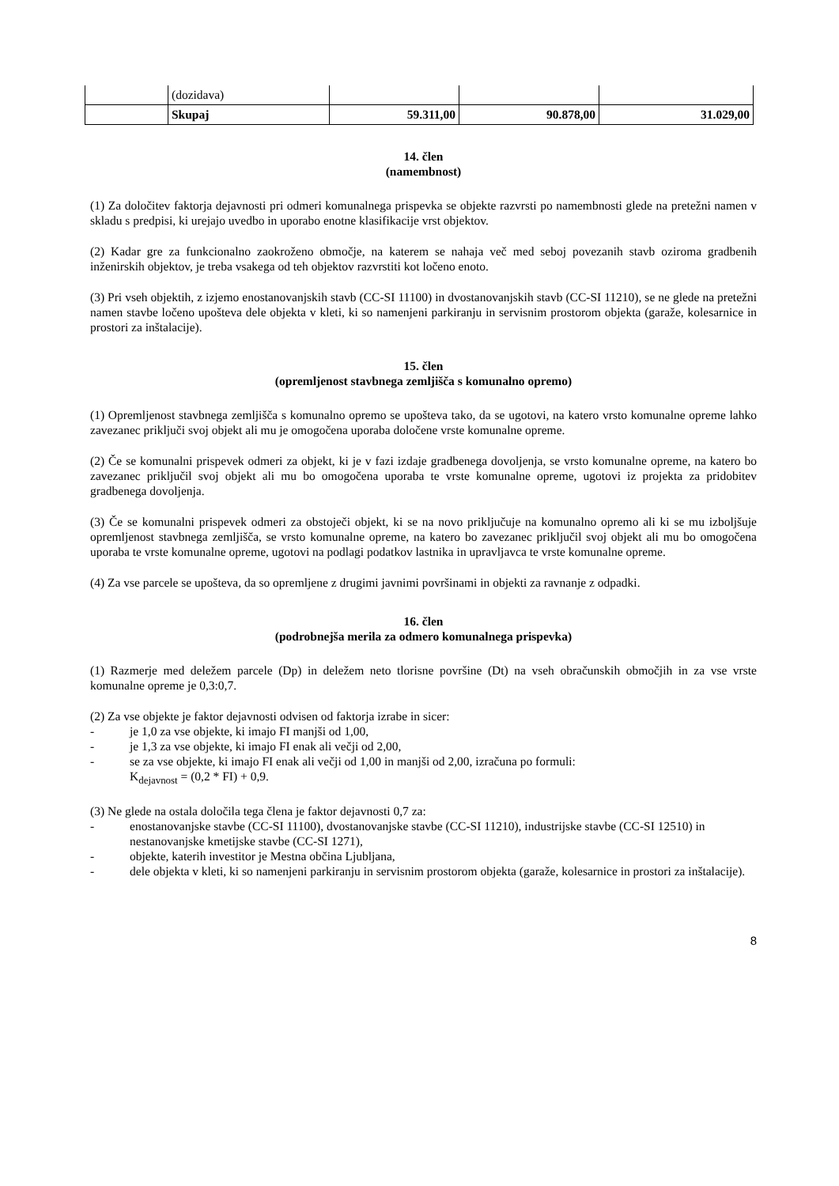| | (dozidava) | | | |
| | Skupaj | 59.311,00 | 90.878,00 | 31.029,00 |
14. člen
(namembnost)
(1) Za določitev faktorja dejavnosti pri odmeri komunalnega prispevka se objekte razvrsti po namembnosti glede na pretežni namen v skladu s predpisi, ki urejajo uvedbo in uporabo enotne klasifikacije vrst objektov.
(2) Kadar gre za funkcionalno zaokroženo območje, na katerem se nahaja več med seboj povezanih stavb oziroma gradbenih inženirskih objektov, je treba vsakega od teh objektov razvrstiti kot ločeno enoto.
(3) Pri vseh objektih, z izjemo enostanovanjskih stavb (CC-SI 11100) in dvostanovanjskih stavb (CC-SI 11210), se ne glede na pretežni namen stavbe ločeno upošteva dele objekta v kleti, ki so namenjeni parkiranju in servisnim prostorom objekta (garaže, kolesarnice in prostori za inštalacije).
15. člen
(opremljenost stavbnega zemljišča s komunalno opremo)
(1) Opremljenost stavbnega zemljišča s komunalno opremo se upošteva tako, da se ugotovi, na katero vrsto komunalne opreme lahko zavezanec priključi svoj objekt ali mu je omogočena uporaba določene vrste komunalne opreme.
(2) Če se komunalni prispevek odmeri za objekt, ki je v fazi izdaje gradbenega dovoljenja, se vrsto komunalne opreme, na katero bo zavezanec priključil svoj objekt ali mu bo omogočena uporaba te vrste komunalne opreme, ugotovi iz projekta za pridobitev gradbenega dovoljenja.
(3) Če se komunalni prispevek odmeri za obstoječi objekt, ki se na novo priključuje na komunalno opremo ali ki se mu izboljšuje opremljenost stavbnega zemljišča, se vrsto komunalne opreme, na katero bo zavezanec priključil svoj objekt ali mu bo omogočena uporaba te vrste komunalne opreme, ugotovi na podlagi podatkov lastnika in upravljavca te vrste komunalne opreme.
(4) Za vse parcele se upošteva, da so opremljene z drugimi javnimi površinami in objekti za ravnanje z odpadki.
16. člen
(podrobnejša merila za odmero komunalnega prispevka)
(1) Razmerje med deležem parcele (Dp) in deležem neto tlorisne površine (Dt) na vseh obračunskih območjih in za vse vrste komunalne opreme je 0,3:0,7.
(2) Za vse objekte je faktor dejavnosti odvisen od faktorja izrabe in sicer:
- je 1,0 za vse objekte, ki imajo FI manjši od 1,00,
- je 1,3 za vse objekte, ki imajo FI enak ali večji od 2,00,
- se za vse objekte, ki imajo FI enak ali večji od 1,00 in manjši od 2,00, izračuna po formuli:
K<sub>dejavnost</sub> = (0,2 * FI) + 0,9.
(3) Ne glede na ostala določila tega člena je faktor dejavnosti 0,7 za:
- enostanovanjske stavbe (CC-SI 11100), dvostanovanjske stavbe (CC-SI 11210), industrijske stavbe (CC-SI 12510) in nestanovanjske kmetijske stavbe (CC-SI 1271),
- objekte, katerih investitor je Mestna občina Ljubljana,
- dele objekta v kleti, ki so namenjeni parkiranju in servisnim prostorom objekta (garaže, kolesarnice in prostori za inštalacije).
8